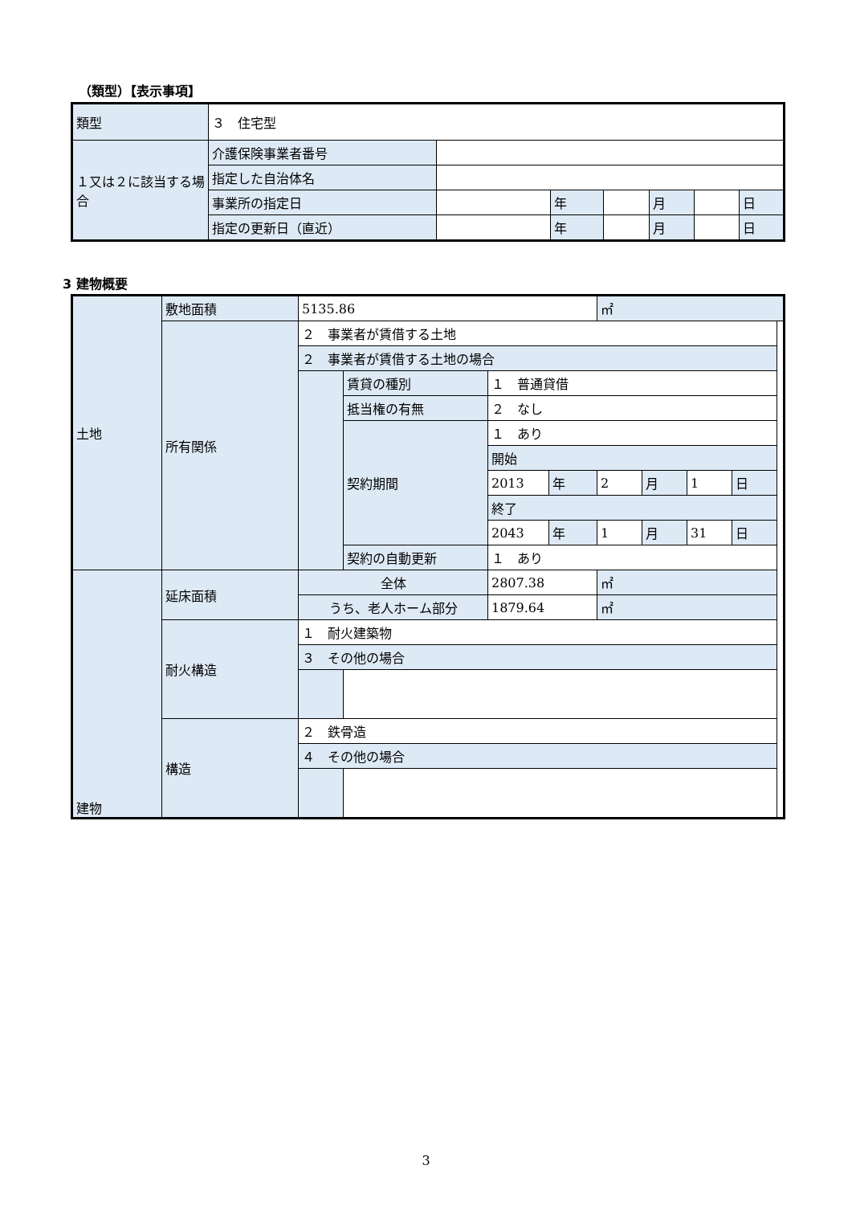（類型）【表示事項】
| 類型 | ３ 住宅型 | | | | | | |
| １又は２に該当する場合 | 介護保険事業者番号 | | | | | | |
| | 指定した自治体名 | | | | | | |
| | 事業所の指定日 | | 年 | | 月 | | 日 |
| | 指定の更新日（直近） | | 年 | | 月 | | 日 |
3 建物概要
| 土地 | 敷地面積 | 5135.86 | | | | ㎡ | | | |
| | 所有関係 | ２ 事業者が賃借する土地 | | | | | | | |
| | | ２ 事業者が賃借する土地の場合 | | | | | | | |
| | | | 賃貸の種別 | １ 普通貸借 | | | | | |
| | | | 抵当権の有無 | ２ なし | | | | | |
| | | | 契約期間 | １ あり | | | | | |
| | | | | 開始 | | | | | |
| | | | | 2013 | 年 | 2 | 月 | 1 | 日 |
| | | | | 終了 | | | | | |
| | | | | 2043 | 年 | 1 | 月 | 31 | 日 |
| | | | 契約の自動更新 | １ あり | | | | | |
| 建物 | 延床面積 | 全体 | | 2807.38 | | ㎡ | | | |
| | | うち、老人ホーム部分 | | 1879.64 | | ㎡ | | | |
| | 耐火構造 | １ 耐火建築物 | | | | | | | |
| | | ３ その他の場合 | | | | | | | |
| | 構造 | ２ 鉄骨造 | | | | | | | |
| | | ４ その他の場合 | | | | | | | |
3